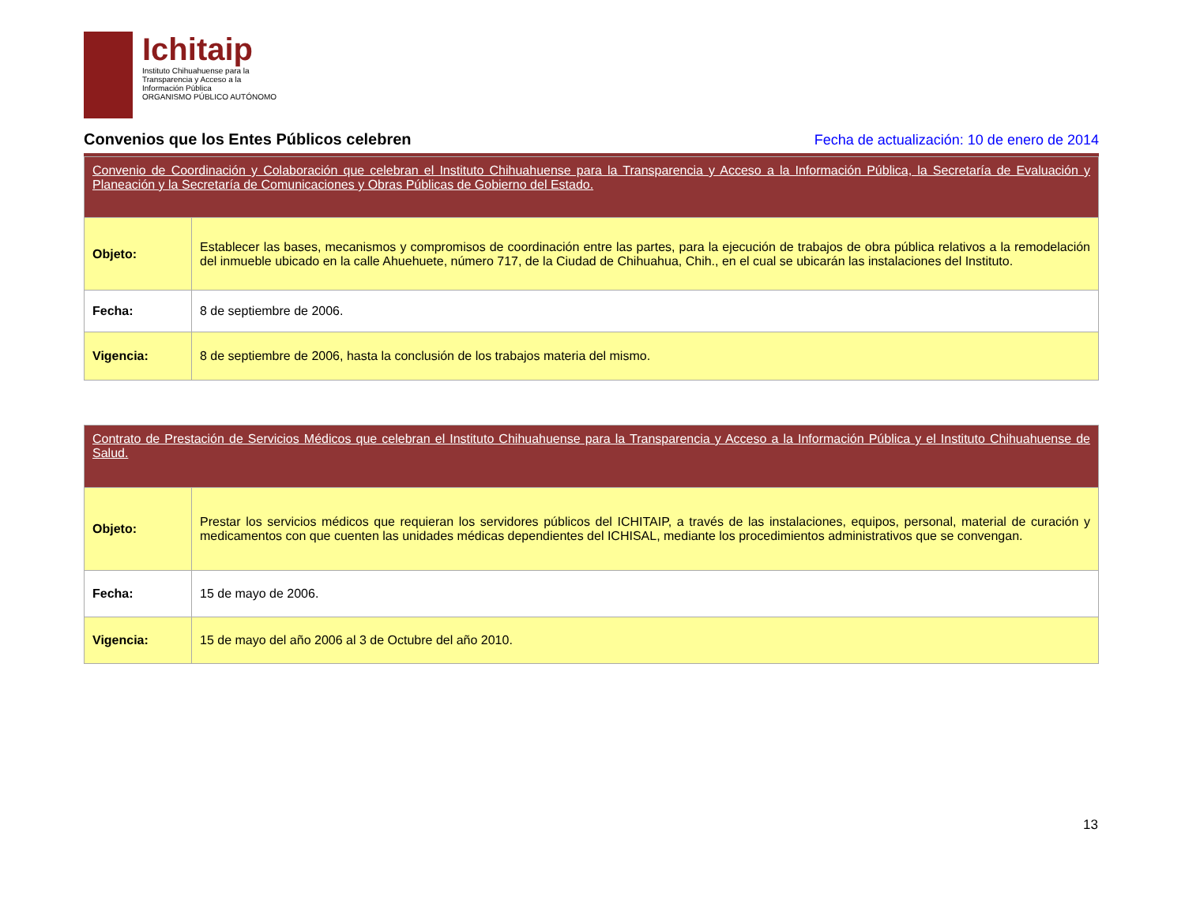Ichitaip
Instituto Chihuahuense para la
Transparencia y Acceso a la
Información Pública
ORGANISMO PÚBLICO AUTÓNOMO
Convenios que los Entes Públicos celebren Fecha de actualización: 10 de enero de 2014
| Convenio de Coordinación y Colaboración que celebran el Instituto Chihuahuense para la Transparencia y Acceso a la Información Pública, la Secretaría de Evaluación y Planeación y la Secretaría de Comunicaciones y Obras Públicas de Gobierno del Estado. | |
| Objeto: | Establecer las bases, mecanismos y compromisos de coordinación entre las partes, para la ejecución de trabajos de obra pública relativos a la remodelación del inmueble ubicado en la calle Ahuehuete, número 717, de la Ciudad de Chihuahua, Chih., en el cual se ubicarán las instalaciones del Instituto. |
| Fecha: | 8 de septiembre de 2006. |
| Vigencia: | 8 de septiembre de 2006, hasta la conclusión de los trabajos materia del mismo. |
| Contrato de Prestación de Servicios Médicos que celebran el Instituto Chihuahuense para la Transparencia y Acceso a la Información Pública y el Instituto Chihuahuense de Salud. | |
| Objeto: | Prestar los servicios médicos que requieran los servidores públicos del ICHITAIP, a través de las instalaciones, equipos, personal, material de curación y medicamentos con que cuenten las unidades médicas dependientes del ICHISAL, mediante los procedimientos administrativos que se convengan. |
| Fecha: | 15 de mayo de 2006. |
| Vigencia: | 15 de mayo del año 2006 al 3 de Octubre del año 2010. |
13